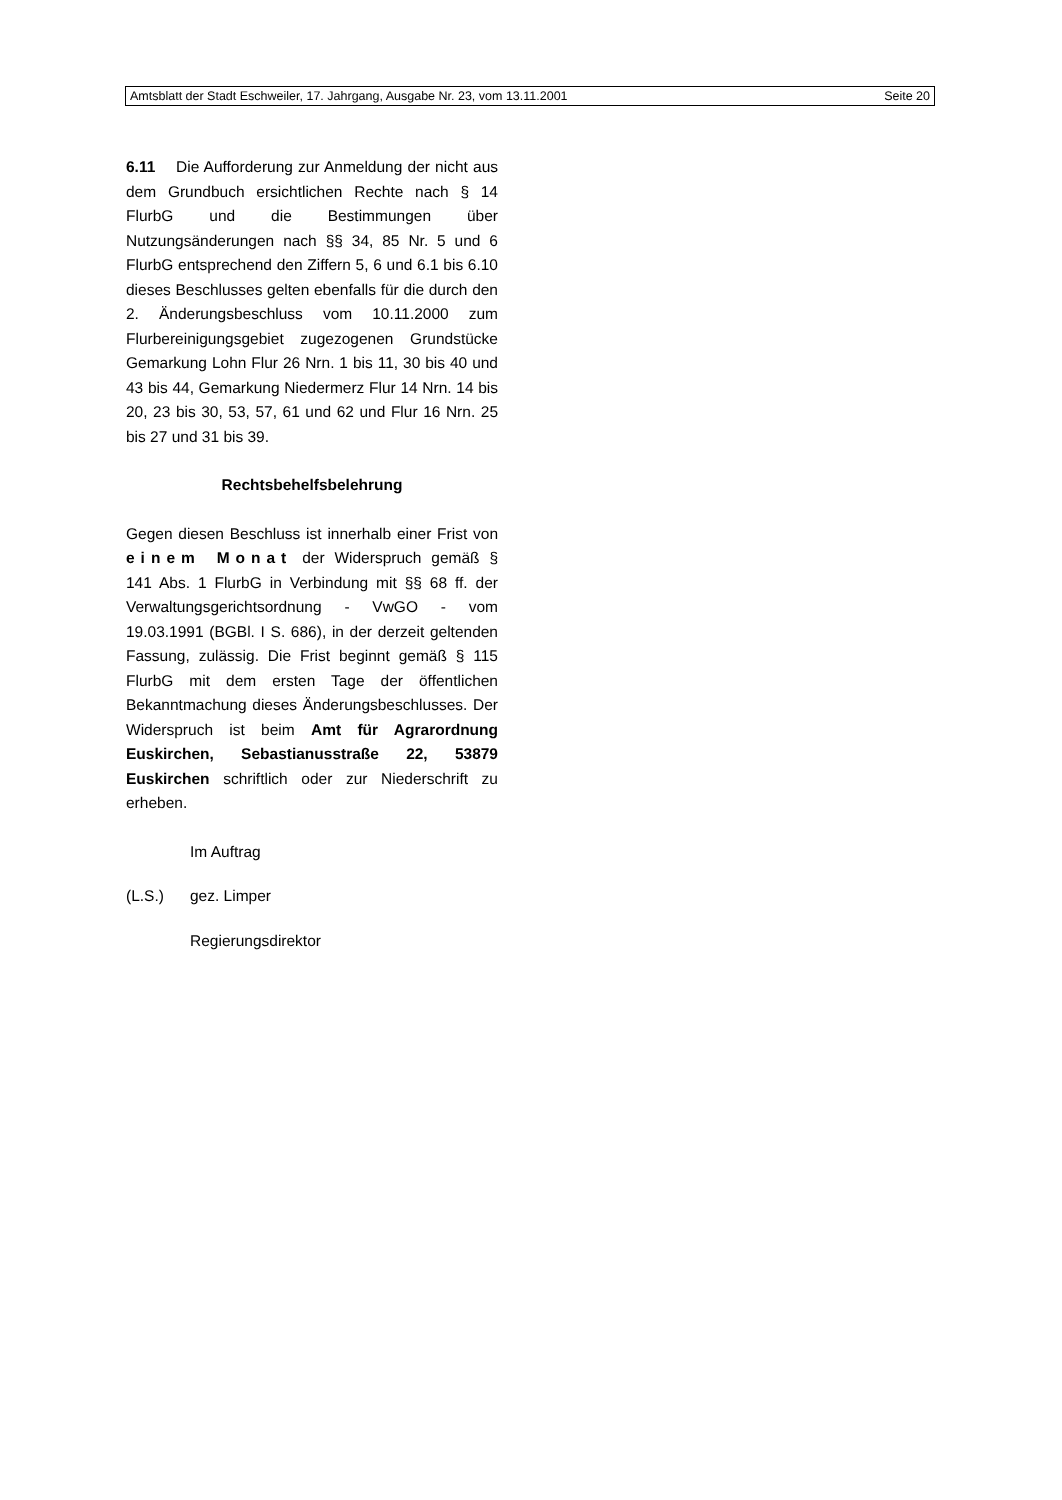Amtsblatt der Stadt Eschweiler, 17. Jahrgang, Ausgabe Nr. 23, vom 13.11.2001 Seite 20
6.11 Die Aufforderung zur Anmeldung der nicht aus dem Grundbuch ersichtlichen Rechte nach § 14 FlurbG und die Bestimmungen über Nutzungsänderungen nach §§ 34, 85 Nr. 5 und 6 FlurbG entsprechend den Ziffern 5, 6 und 6.1 bis 6.10 dieses Beschlusses gelten ebenfalls für die durch den 2. Änderungsbeschluss vom 10.11.2000 zum Flurbereinigungsgebiet zugezogenen Grundstücke Gemarkung Lohn Flur 26 Nrn. 1 bis 11, 30 bis 40 und 43 bis 44, Gemarkung Niedermerz Flur 14 Nrn. 14 bis 20, 23 bis 30, 53, 57, 61 und 62 und Flur 16 Nrn. 25 bis 27 und 31 bis 39.
Rechtsbehelfsbelehrung
Gegen diesen Beschluss ist innerhalb einer Frist von einem Monat der Widerspruch gemäß § 141 Abs. 1 FlurbG in Verbindung mit §§ 68 ff. der Verwaltungsgerichtsordnung - VwGO - vom 19.03.1991 (BGBl. I S. 686), in der derzeit geltenden Fassung, zulässig. Die Frist beginnt gemäß § 115 FlurbG mit dem ersten Tage der öffentlichen Bekanntmachung dieses Änderungsbeschlusses. Der Widerspruch ist beim Amt für Agrarordnung Euskirchen, Sebastianusstraße 22, 53879 Euskirchen schriftlich oder zur Niederschrift zu erheben.
Im Auftrag
(L.S.) gez. Limper
Regierungsdirektor